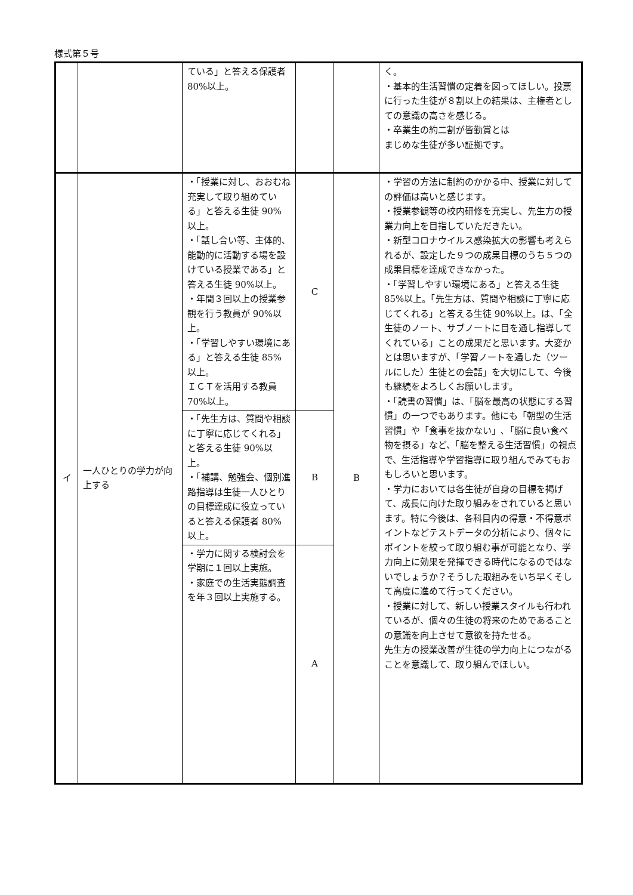様式第５号
| | | ている」と答える保護者 80%以上。 | | | く。 ・基本的生活習慣の定着を図ってほしい。投票に行った生徒が８割以上の結果は、主権者としての意識の高さを感じる。 ・卒業生の約二割が皆勤賞とは まじめな生徒が多い証拠です。 |
| イ | 一人ひとりの学力が向上する | ・「授業に対し、おおむね充実して取り組めている」と答える生徒 90%以上。 ・「話し合い等、主体的､能動的に活動する場を設けている授業である」と答える生徒 90%以上。 ・年間３回以上の授業参観を行う教員が 90%以上。 ・「学習しやすい環境にある」と答える生徒 85%以上。 ＩＣＴを活用する教員 70%以上。 | C | B | ・学習の方法に制約のかかる中、授業に対しての評価は高いと感じます。 ・授業参観等の校内研修を充実し、先生方の授業力向上を目指していただきたい。 ・新型コロナウイルス感染拡大の影響も考えられるが、設定した９つの成果目標のうち５つの成果目標を達成できなかった。 ・「学習しやすい環境にある」と答える生徒 85%以上。「先生方は、質問や相談に丁寧に応じてくれる」と答える生徒 90%以上。は、「全生徒のノート、サブノートに目を通し指導してくれている」ことの成果だと思います。大変かとは思いますが、「学習ノートを通した（ツールにした）生徒との会話」を大切にして、今後も継続をよろしくお願いします。 ・「読書の習慣」は、「脳を最高の状態にする習慣」の一つでもあります。他にも「朝型の生活習慣」や「食事を抜かない」､「脳に良い食べ物を摂る」など、「脳を整える生活習慣」の視点で、生活指導や学習指導に取り組んでみてもおもしろいと思います。 ・学力においては各生徒が自身の目標を掲げて、成長に向けた取り組みをされていると思います。特に今後は、各科目内の得意・不得意ポイントなどテストデータの分析により、個々にポイントを絞って取り組む事が可能となり、学力向上に効果を発揮できる時代になるのではないでしょうか？そうした取組みをいち早くそして高度に進めて行ってください。 ・授業に対して、新しい授業スタイルも行われているが、個々の生徒の将来のためであることの意識を向上させて意欲を持たせる。 先生方の授業改善が生徒の学力向上につながることを意識して、取り組んでほしい。 |
| | | ・「先生方は、質問や相談に丁寧に応じてくれる」と答える生徒 90%以上。 ・「補講、勉強会、個別進路指導は生徒一人ひとりの目標達成に役立っていると答える保護者 80%以上。 | B | | |
| | | ・学力に関する検討会を学期に１回以上実施。 ・家庭での生活実態調査を年３回以上実施する。 | A | | |